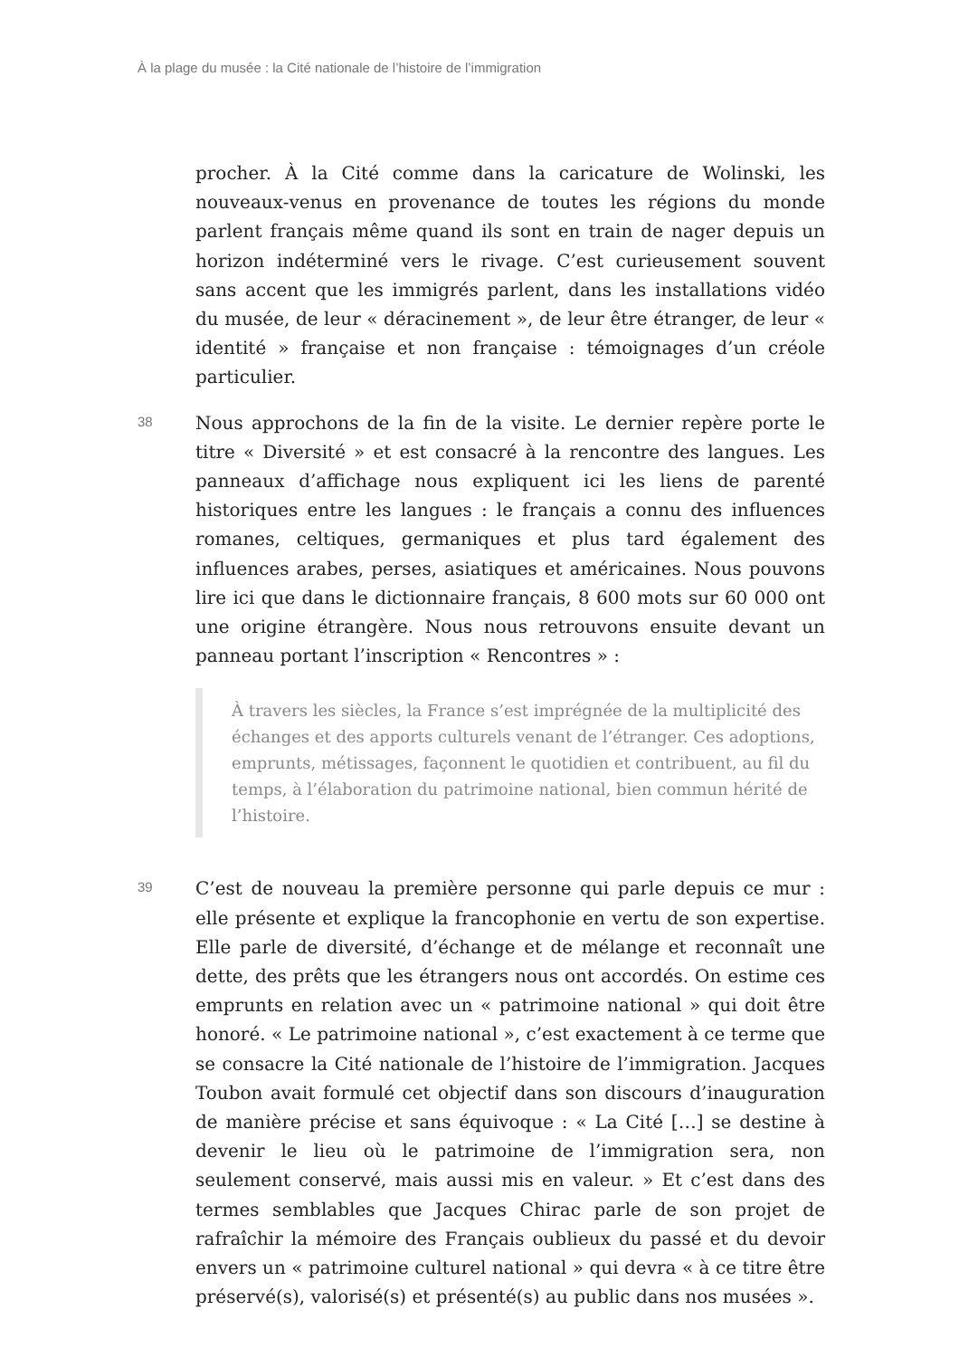À la plage du musée : la Cité nationale de l’histoire de l’immigration
procher. À la Cité comme dans la caricature de Wolinski, les nouveaux-venus en provenance de toutes les régions du monde parlent français même quand ils sont en train de nager depuis un horizon indéterminé vers le rivage. C’est curieusement souvent sans accent que les immigrés parlent, dans les installations vidéo du musée, de leur « déracinement », de leur être étranger, de leur « identité » française et non française : témoignages d’un créole particulier.
38
Nous approchons de la fin de la visite. Le dernier repère porte le titre « Diversité » et est consacré à la rencontre des langues. Les panneaux d’affichage nous expliquent ici les liens de parenté historiques entre les langues : le français a connu des influences romanes, celtiques, germaniques et plus tard également des influences arabes, perses, asiatiques et américaines. Nous pouvons lire ici que dans le dictionnaire français, 8 600 mots sur 60 000 ont une origine étrangère. Nous nous retrouvons ensuite devant un panneau portant l’inscription « Rencontres » :
À travers les siècles, la France s’est imprégnée de la multiplicité des échanges et des apports culturels venant de l’étranger. Ces adoptions, emprunts, métissages, façonnent le quotidien et contribuent, au fil du temps, à l’élaboration du patrimoine national, bien commun hérité de l’histoire.
39
C’est de nouveau la première personne qui parle depuis ce mur : elle présente et explique la francophonie en vertu de son expertise. Elle parle de diversité, d’échange et de mélange et reconnaît une dette, des prêts que les étrangers nous ont accordés. On estime ces emprunts en relation avec un « patrimoine national » qui doit être honoré. « Le patrimoine national », c’est exactement à ce terme que se consacre la Cité nationale de l’histoire de l’immigration. Jacques Toubon avait formulé cet objectif dans son discours d’inauguration de manière précise et sans équivoque : « La Cité […] se destine à devenir le lieu où le patrimoine de l’immigration sera, non seulement conservé, mais aussi mis en valeur. » Et c’est dans des termes semblables que Jacques Chirac parle de son projet de rafraîchir la mémoire des Français oublieux du passé et du devoir envers un « patrimoine culturel national » qui devra « à ce titre être préservé(s), valorisé(s) et présenté(s) au public dans nos musées ».